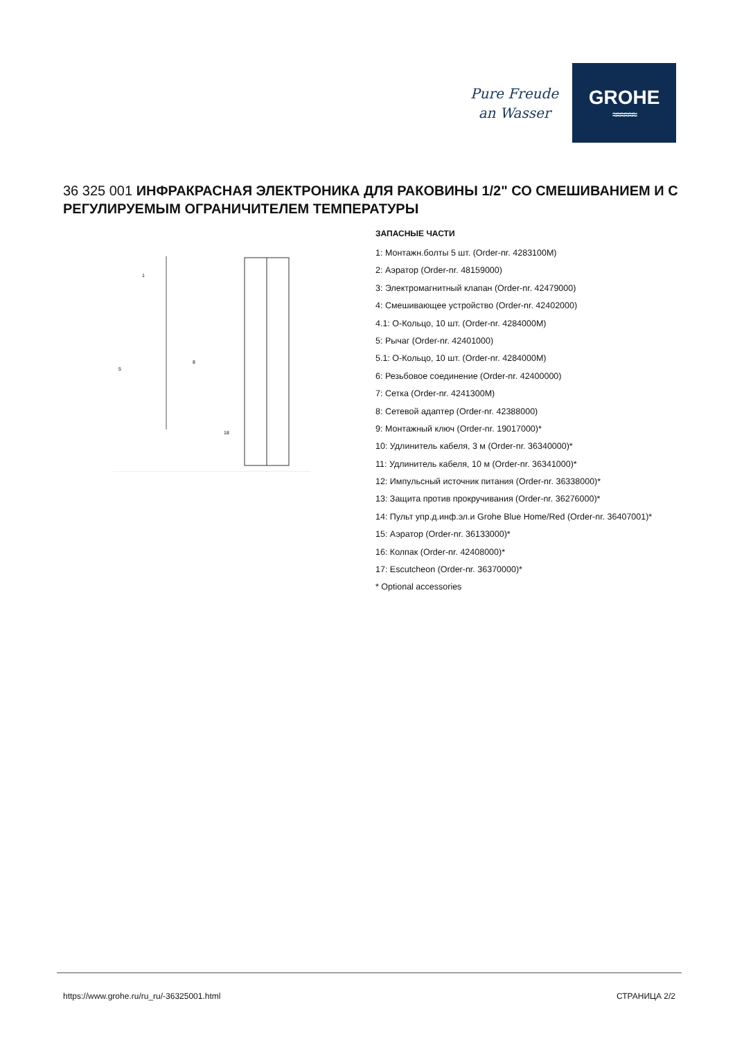Pure Freude
an Wasser
GROHE
≈≈≈≈≈≈
36 325 001 ИНФРАКРАСНАЯ ЭЛЕКТРОНИКА ДЛЯ РАКОВИНЫ 1/2" СО СМЕШИВАНИЕМ И С РЕГУЛИРУЕМЫМ ОГРАНИЧИТЕЛЕМ ТЕМПЕРАТУРЫ
1
5
8
18
ЗАПАСНЫЕ ЧАСТИ
1: Монтажн.болты 5 шт. (Order-nr. 4283100M)
2: Аэратор (Order-nr. 48159000)
3: Электромагнитный клапан (Order-nr. 42479000)
4: Смешивающее устройство (Order-nr. 42402000)
4.1: O-Кольцо, 10 шт. (Order-nr. 4284000M)
5: Рычаг (Order-nr. 42401000)
5.1: O-Кольцо, 10 шт. (Order-nr. 4284000M)
6: Резьбовое соединение (Order-nr. 42400000)
7: Сетка (Order-nr. 4241300M)
8: Сетевой адаптер (Order-nr. 42388000)
9: Монтажный ключ (Order-nr. 19017000)*
10: Удлинитель кабеля, 3 м (Order-nr. 36340000)*
11: Удлинитель кабеля, 10 м (Order-nr. 36341000)*
12: Импульсный источник питания (Order-nr. 36338000)*
13: Защита против прокручивания (Order-nr. 36276000)*
14: Пульт упр.д.инф.эл.и Grohe Blue Home/Red (Order-nr. 36407001)*
15: Аэратор (Order-nr. 36133000)*
16: Колпак (Order-nr. 42408000)*
17: Escutcheon (Order-nr. 36370000)*
* Optional accessories
https://www.grohe.ru/ru_ru/-36325001.html СТРАНИЦА 2/2